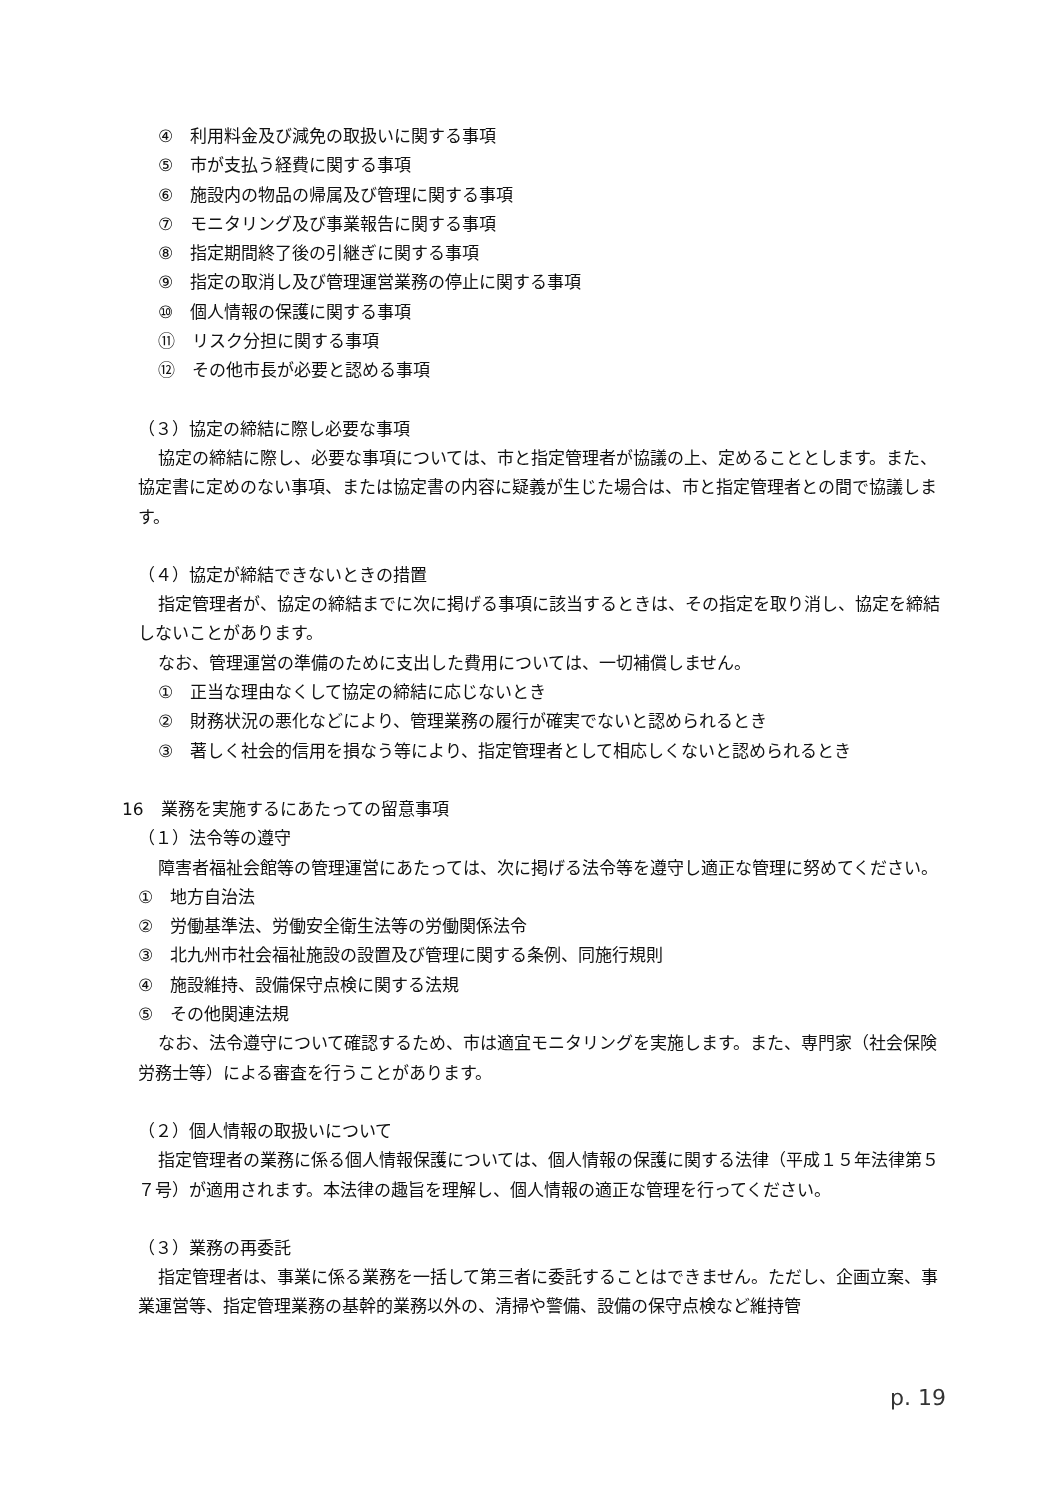④　利用料金及び減免の取扱いに関する事項
⑤　市が支払う経費に関する事項
⑥　施設内の物品の帰属及び管理に関する事項
⑦　モニタリング及び事業報告に関する事項
⑧　指定期間終了後の引継ぎに関する事項
⑨　指定の取消し及び管理運営業務の停止に関する事項
⑩　個人情報の保護に関する事項
⑪　リスク分担に関する事項
⑫　その他市長が必要と認める事項
（３）協定の締結に際し必要な事項
協定の締結に際し、必要な事項については、市と指定管理者が協議の上、定めることとします。また、協定書に定めのない事項、または協定書の内容に疑義が生じた場合は、市と指定管理者との間で協議します。
（４）協定が締結できないときの措置
指定管理者が、協定の締結までに次に掲げる事項に該当するときは、その指定を取り消し、協定を締結しないことがあります。
なお、管理運営の準備のために支出した費用については、一切補償しません。
①　正当な理由なくして協定の締結に応じないとき
②　財務状況の悪化などにより、管理業務の履行が確実でないと認められるとき
③　著しく社会的信用を損なう等により、指定管理者として相応しくないと認められるとき
16　業務を実施するにあたっての留意事項
（１）法令等の遵守
障害者福祉会館等の管理運営にあたっては、次に掲げる法令等を遵守し適正な管理に努めてください。
①　地方自治法
②　労働基準法、労働安全衛生法等の労働関係法令
③　北九州市社会福祉施設の設置及び管理に関する条例、同施行規則
④　施設維持、設備保守点検に関する法規
⑤　その他関連法規
なお、法令遵守について確認するため、市は適宜モニタリングを実施します。また、専門家（社会保険労務士等）による審査を行うことがあります。
（２）個人情報の取扱いについて
指定管理者の業務に係る個人情報保護については、個人情報の保護に関する法律（平成１５年法律第５７号）が適用されます。本法律の趣旨を理解し、個人情報の適正な管理を行ってください。
（３）業務の再委託
指定管理者は、事業に係る業務を一括して第三者に委託することはできません。ただし、企画立案、事業運営等、指定管理業務の基幹的業務以外の、清掃や警備、設備の保守点検など維持管
p. 19